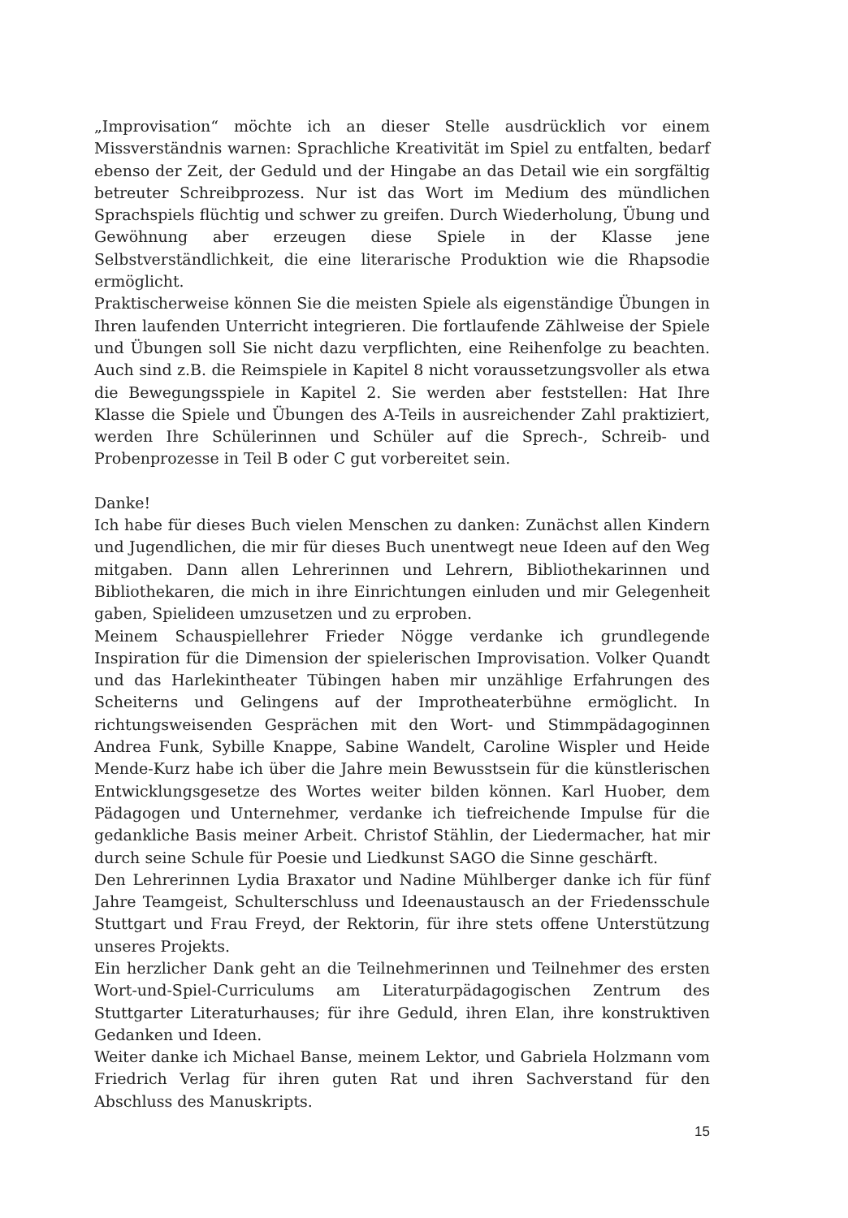„Improvisation“ möchte ich an dieser Stelle ausdrücklich vor einem Missverständnis warnen: Sprachliche Kreativität im Spiel zu entfalten, bedarf ebenso der Zeit, der Geduld und der Hingabe an das Detail wie ein sorgfältig betreuter Schreibprozess. Nur ist das Wort im Medium des mündlichen Sprachspiels flüchtig und schwer zu greifen. Durch Wiederholung, Übung und Gewöhnung aber erzeugen diese Spiele in der Klasse jene Selbstverständlichkeit, die eine literarische Produktion wie die Rhapsodie ermöglicht.
Praktischerweise können Sie die meisten Spiele als eigenständige Übungen in Ihren laufenden Unterricht integrieren. Die fortlaufende Zählweise der Spiele und Übungen soll Sie nicht dazu verpflichten, eine Reihenfolge zu beachten. Auch sind z.B. die Reimspiele in Kapitel 8 nicht voraussetzungsvoller als etwa die Bewegungsspiele in Kapitel 2. Sie werden aber feststellen: Hat Ihre Klasse die Spiele und Übungen des A-Teils in ausreichender Zahl praktiziert, werden Ihre Schülerinnen und Schüler auf die Sprech-, Schreib- und Probenprozesse in Teil B oder C gut vorbereitet sein.
Danke!
Ich habe für dieses Buch vielen Menschen zu danken: Zunächst allen Kindern und Jugendlichen, die mir für dieses Buch unentwegt neue Ideen auf den Weg mitgaben. Dann allen Lehrerinnen und Lehrern, Bibliothekarinnen und Bibliothekaren, die mich in ihre Einrichtungen einluden und mir Gelegenheit gaben, Spielideen umzusetzen und zu erproben.
Meinem Schauspiellehrer Frieder Nögge verdanke ich grundlegende Inspiration für die Dimension der spielerischen Improvisation. Volker Quandt und das Harlekintheater Tübingen haben mir unzählige Erfahrungen des Scheiterns und Gelingens auf der Improtheaterbühne ermöglicht. In richtungsweisenden Gesprächen mit den Wort- und Stimmpädagoginnen Andrea Funk, Sybille Knappe, Sabine Wandelt, Caroline Wispler und Heide Mende-Kurz habe ich über die Jahre mein Bewusstsein für die künstlerischen Entwicklungsgesetze des Wortes weiter bilden können. Karl Huober, dem Pädagogen und Unternehmer, verdanke ich tiefreichende Impulse für die gedankliche Basis meiner Arbeit. Christof Stählin, der Liedermacher, hat mir durch seine Schule für Poesie und Liedkunst SAGO die Sinne geschärft.
Den Lehrerinnen Lydia Braxator und Nadine Mühlberger danke ich für fünf Jahre Teamgeist, Schulterschluss und Ideenaustausch an der Friedensschule Stuttgart und Frau Freyd, der Rektorin, für ihre stets offene Unterstützung unseres Projekts.
Ein herzlicher Dank geht an die Teilnehmerinnen und Teilnehmer des ersten Wort-und-Spiel-Curriculums am Literaturpädagogischen Zentrum des Stuttgarter Literaturhauses; für ihre Geduld, ihren Elan, ihre konstruktiven Gedanken und Ideen.
Weiter danke ich Michael Banse, meinem Lektor, und Gabriela Holzmann vom Friedrich Verlag für ihren guten Rat und ihren Sachverstand für den Abschluss des Manuskripts.
15